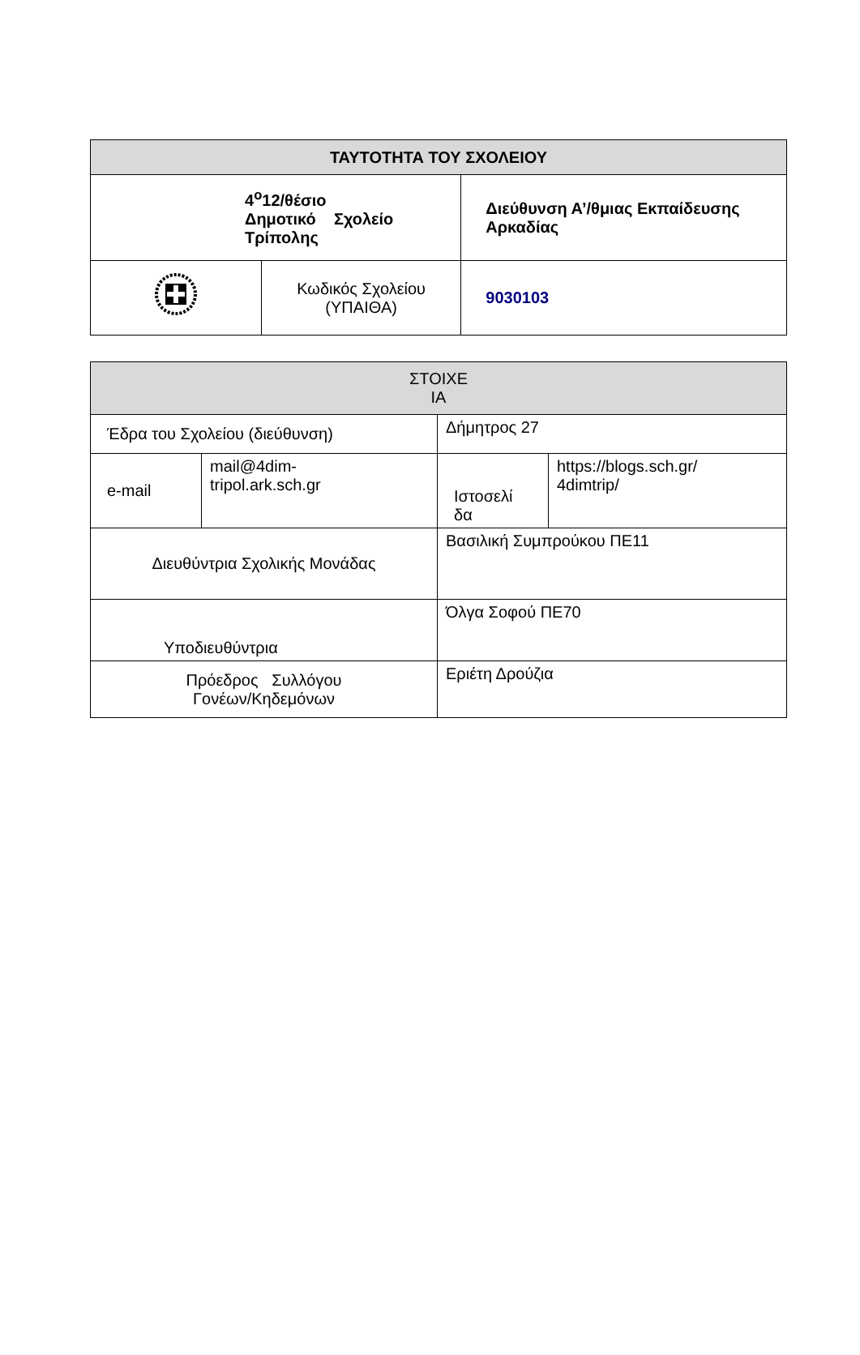| ΤΑΥΤΟΤΗΤΑ ΤΟΥ ΣΧΟΛΕΙΟΥ | | |
| --- | --- | --- |
| 4<sup>ο</sup>12/θέσιο Δημοτικό Σχολείο Τρίπολης | | Διεύθυνση Α’/θμιας Εκπαίδευσης Αρκαδίας |
| | Κωδικός Σχολείου (ΥΠΑΙΘΑ) | 9030103 |
| ΣΤΟΙΧΕ ΙΑ | | | |
| --- | --- | --- | --- |
| Έδρα του Σχολείου (διεύθυνση) | | Δήμητρος 27 | |
| e-mail | mail@4dim- tripol.ark.sch.gr | Ιστοσελί δα | https://blogs.sch.gr/ 4dimtrip/ |
| Διευθύντρια Σχολικής Μονάδας | | Βασιλική Συμπρούκου ΠΕ11 | |
| Υποδιευθύντρια | | Όλγα Σοφού ΠΕ70 | |
| Πρόεδρος Συλλόγου Γονέων/Κηδεμόνων | | Εριέτη Δρούζια | |